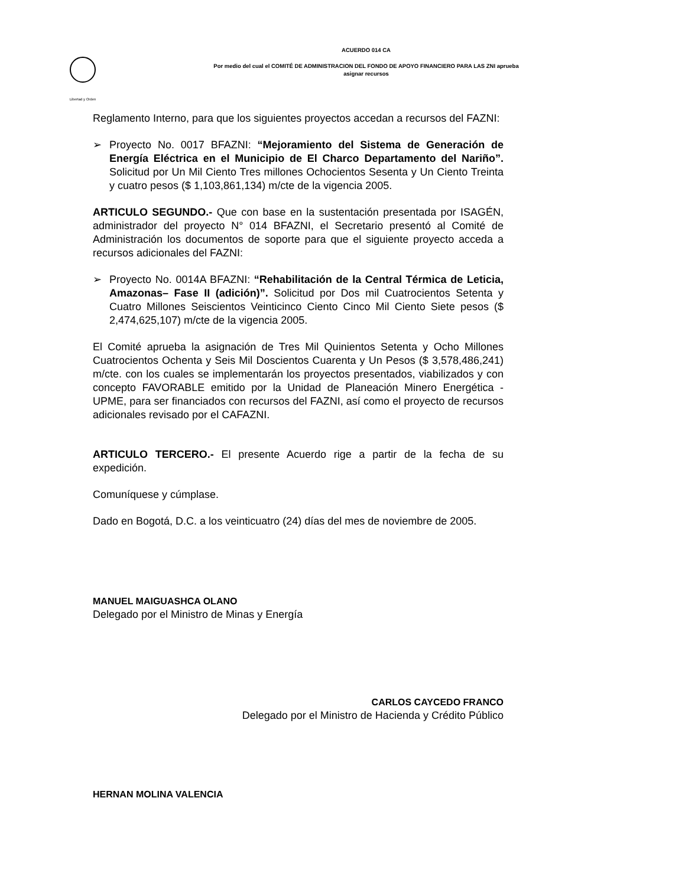Libertad y Orden
ACUERDO 014 CA
Por medio del cual el COMITÉ DE ADMINISTRACION DEL FONDO DE APOYO FINANCIERO PARA LAS ZNI aprueba
asignar recursos
Reglamento Interno, para que los siguientes proyectos accedan a recursos del FAZNI:
➢ Proyecto No. 0017 BFAZNI: “Mejoramiento del Sistema de Generación de Energía Eléctrica en el Municipio de El Charco Departamento del Nariño”. Solicitud por Un Mil Ciento Tres millones Ochocientos Sesenta y Un Ciento Treinta y cuatro pesos ($ 1,103,861,134) m/cte de la vigencia 2005.
ARTICULO SEGUNDO.- Que con base en la sustentación presentada por ISAGÉN, administrador del proyecto N° 014 BFAZNI, el Secretario presentó al Comité de Administración los documentos de soporte para que el siguiente proyecto acceda a recursos adicionales del FAZNI:
➢ Proyecto No. 0014A BFAZNI: “Rehabilitación de la Central Térmica de Leticia, Amazonas– Fase II (adición)”. Solicitud por Dos mil Cuatrocientos Setenta y Cuatro Millones Seiscientos Veinticinco Ciento Cinco Mil Ciento Siete pesos ($ 2,474,625,107) m/cte de la vigencia 2005.
El Comité aprueba la asignación de Tres Mil Quinientos Setenta y Ocho Millones Cuatrocientos Ochenta y Seis Mil Doscientos Cuarenta y Un Pesos ($ 3,578,486,241) m/cte. con los cuales se implementarán los proyectos presentados, viabilizados y con concepto FAVORABLE emitido por la Unidad de Planeación Minero Energética - UPME, para ser financiados con recursos del FAZNI, así como el proyecto de recursos adicionales revisado por el CAFAZNI.
ARTICULO TERCERO.- El presente Acuerdo rige a partir de la fecha de su expedición.
Comuníquese y cúmplase.
Dado en Bogotá, D.C. a los veinticuatro (24) días del mes de noviembre de 2005.
MANUEL MAIGUASHCA OLANO
Delegado por el Ministro de Minas y Energía
CARLOS CAYCEDO FRANCO
Delegado por el Ministro de Hacienda y Crédito Público
HERNAN MOLINA VALENCIA